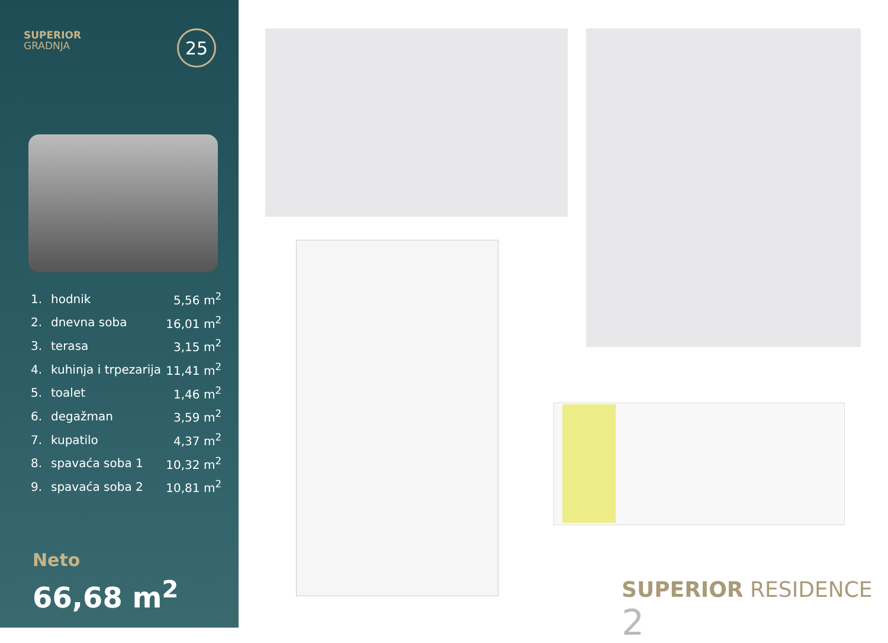SUPERIOR
GRADNJA
25
| 1. | hodnik | 5,56 m<sup>2</sup> |
| 2. | dnevna soba | 16,01 m<sup>2</sup> |
| 3. | terasa | 3,15 m<sup>2</sup> |
| 4. | kuhinja i trpezarija | 11,41 m<sup>2</sup> |
| 5. | toalet | 1,46 m<sup>2</sup> |
| 6. | degažman | 3,59 m<sup>2</sup> |
| 7. | kupatilo | 4,37 m<sup>2</sup> |
| 8. | spavaća soba 1 | 10,32 m<sup>2</sup> |
| 9. | spavaća soba 2 | 10,81 m<sup>2</sup> |
Neto
66,68 m<sup>2</sup>
SUPERIOR RESIDENCE 2